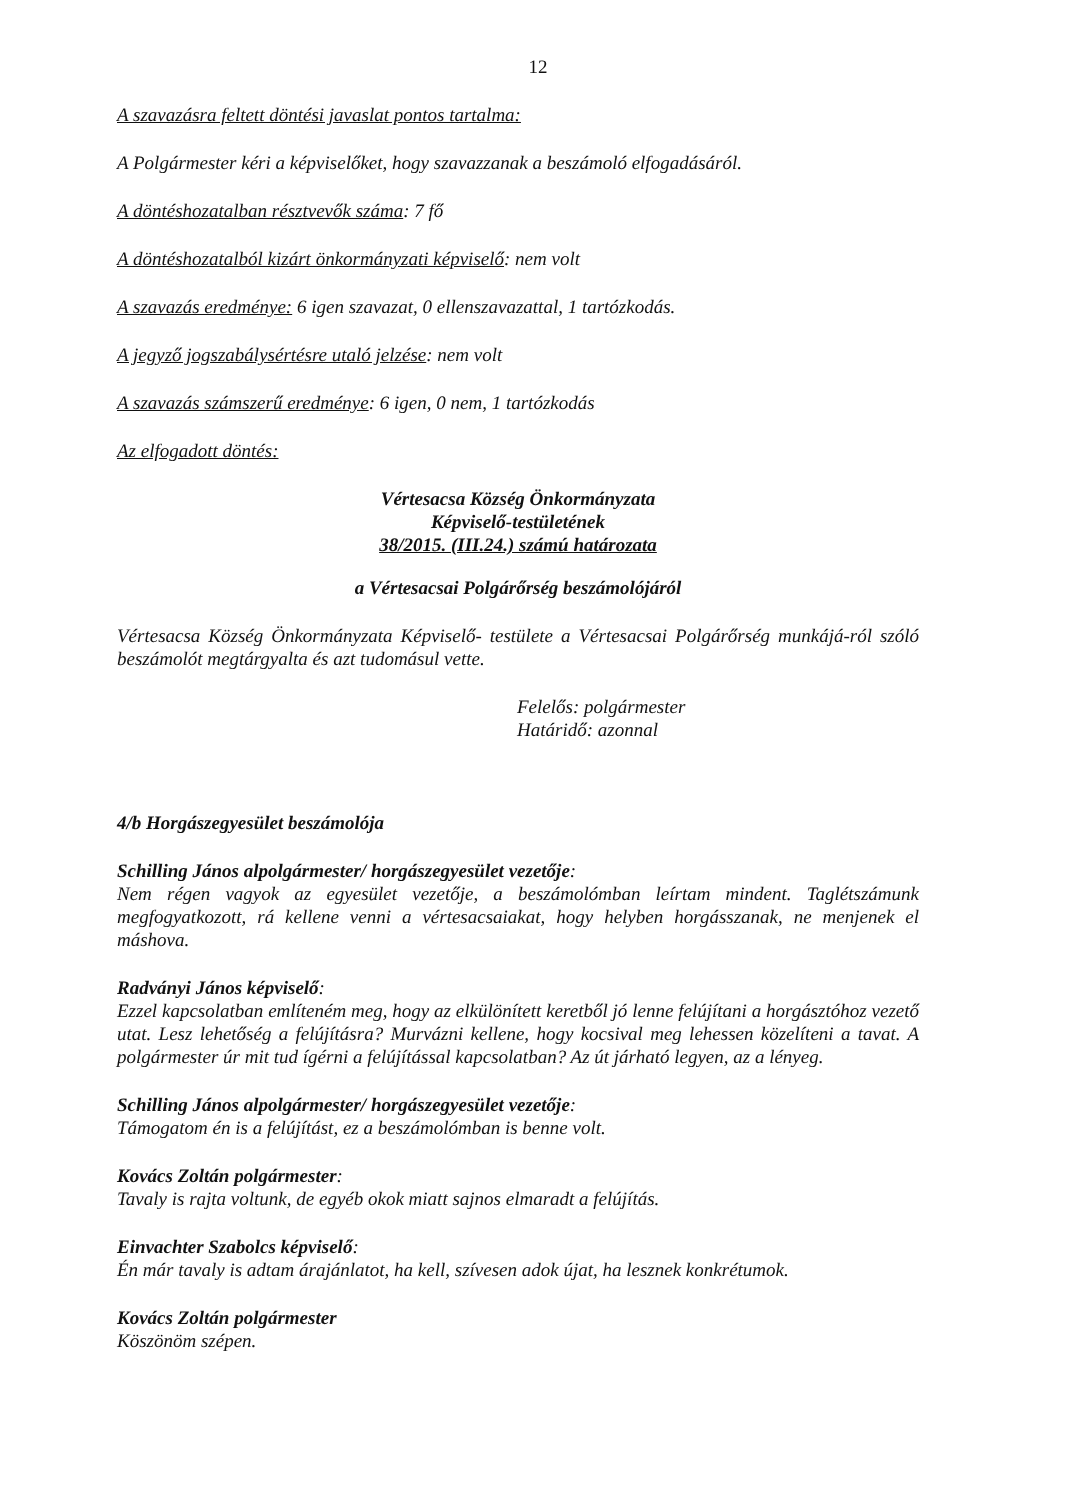12
A szavazásra feltett döntési javaslat pontos tartalma:
A Polgármester kéri a képviselőket, hogy szavazzanak a beszámoló elfogadásáról.
A döntéshozatalban résztvevők száma: 7 fő
A döntéshozatalból kizárt önkormányzati képviselő: nem volt
A szavazás eredménye: 6 igen szavazat, 0 ellenszavazattal, 1 tartózkodás.
A jegyző jogszabálysértésre utaló jelzése: nem volt
A szavazás számszerű eredménye: 6 igen, 0 nem, 1 tartózkodás
Az elfogadott döntés:
Vértesacsa Község Önkormányzata
Képviselő-testületének
38/2015. (III.24.) számú határozata
a Vértesacsai Polgárőrség beszámolójáról
Vértesacsa Község Önkormányzata Képviselő- testülete a Vértesacsai Polgárőrség munkájá-ról szóló beszámolót megtárgyalta és azt tudomásul vette.
Felelős: polgármester
Határidő: azonnal
4/b Horgászegyesület beszámolója
Schilling János alpolgármester/ horgászegyesület vezetője:
Nem régen vagyok az egyesület vezetője, a beszámolómban leírtam mindent. Taglétszámunk megfogyatkozott, rá kellene venni a vértesacsaiakat, hogy helyben horgásszanak, ne menjenek el máshova.
Radványi János képviselő:
Ezzel kapcsolatban említeném meg, hogy az elkülönített keretből jó lenne felújítani a horgásztóhoz vezető utat. Lesz lehetőség a felújításra? Murvázni kellene, hogy kocsival meg lehessen közelíteni a tavat. A polgármester úr mit tud ígérni a felújítással kapcsolatban? Az út járható legyen, az a lényeg.
Schilling János alpolgármester/ horgászegyesület vezetője:
Támogatom én is a felújítást, ez a beszámolómban is benne volt.
Kovács Zoltán polgármester:
Tavaly is rajta voltunk, de egyéb okok miatt sajnos elmaradt a felújítás.
Einvachter Szabolcs képviselő:
Én már tavaly is adtam árajánlatot, ha kell, szívesen adok újat, ha lesznek konkrétumok.
Kovács Zoltán polgármester
Köszönöm szépen.